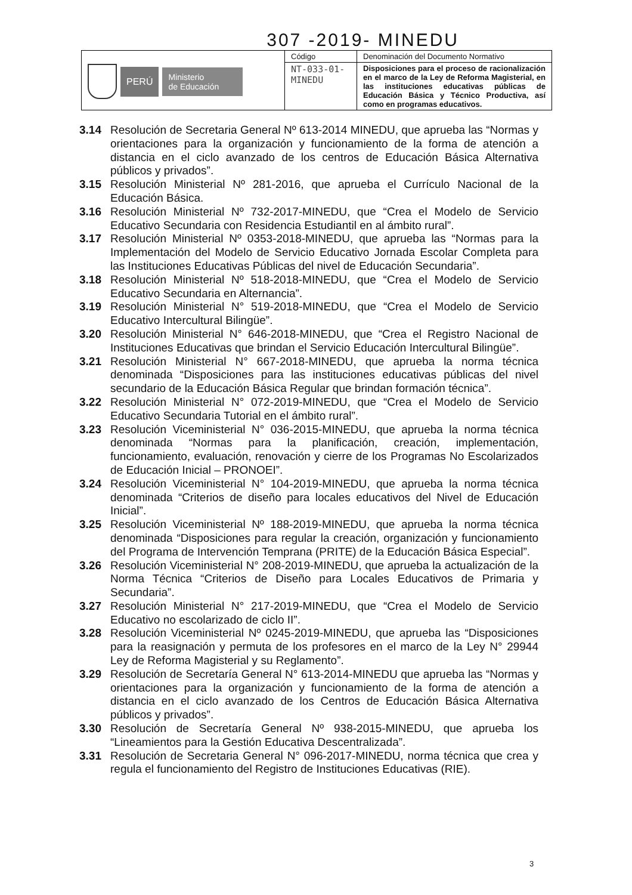307 -2019- MINEDU
| PERÚ Ministerio de Educación | Código | Denominación del Documento Normativo |
| | NT-033-01- MINEDU | Disposiciones para el proceso de racionalización en el marco de la Ley de Reforma Magisterial, en las instituciones educativas públicas de Educación Básica y Técnico Productiva, así como en programas educativos. |
3.14 Resolución de Secretaria General Nº 613-2014 MINEDU, que aprueba las “Normas y orientaciones para la organización y funcionamiento de la forma de atención a distancia en el ciclo avanzado de los centros de Educación Básica Alternativa públicos y privados”.
3.15 Resolución Ministerial Nº 281-2016, que aprueba el Currículo Nacional de la Educación Básica.
3.16 Resolución Ministerial Nº 732-2017-MINEDU, que “Crea el Modelo de Servicio Educativo Secundaria con Residencia Estudiantil en al ámbito rural”.
3.17 Resolución Ministerial Nº 0353-2018-MINEDU, que aprueba las “Normas para la Implementación del Modelo de Servicio Educativo Jornada Escolar Completa para las Instituciones Educativas Públicas del nivel de Educación Secundaria”.
3.18 Resolución Ministerial Nº 518-2018-MINEDU, que “Crea el Modelo de Servicio Educativo Secundaria en Alternancia”.
3.19 Resolución Ministerial N° 519-2018-MINEDU, que “Crea el Modelo de Servicio Educativo Intercultural Bilingüe”.
3.20 Resolución Ministerial N° 646-2018-MINEDU, que “Crea el Registro Nacional de Instituciones Educativas que brindan el Servicio Educación Intercultural Bilingüe”.
3.21 Resolución Ministerial N° 667-2018-MINEDU, que aprueba la norma técnica denominada “Disposiciones para las instituciones educativas públicas del nivel secundario de la Educación Básica Regular que brindan formación técnica”.
3.22 Resolución Ministerial N° 072-2019-MINEDU, que “Crea el Modelo de Servicio Educativo Secundaria Tutorial en el ámbito rural”.
3.23 Resolución Viceministerial N° 036-2015-MINEDU, que aprueba la norma técnica denominada “Normas para la planificación, creación, implementación, funcionamiento, evaluación, renovación y cierre de los Programas No Escolarizados de Educación Inicial – PRONOEI”.
3.24 Resolución Viceministerial N° 104-2019-MINEDU, que aprueba la norma técnica denominada “Criterios de diseño para locales educativos del Nivel de Educación Inicial”.
3.25 Resolución Viceministerial Nº 188-2019-MINEDU, que aprueba la norma técnica denominada “Disposiciones para regular la creación, organización y funcionamiento del Programa de Intervención Temprana (PRITE) de la Educación Básica Especial”.
3.26 Resolución Viceministerial N° 208-2019-MINEDU, que aprueba la actualización de la Norma Técnica “Criterios de Diseño para Locales Educativos de Primaria y Secundaria”.
3.27 Resolución Ministerial N° 217-2019-MINEDU, que “Crea el Modelo de Servicio Educativo no escolarizado de ciclo II”.
3.28 Resolución Viceministerial Nº 0245-2019-MINEDU, que aprueba las “Disposiciones para la reasignación y permuta de los profesores en el marco de la Ley N° 29944 Ley de Reforma Magisterial y su Reglamento”.
3.29 Resolución de Secretaría General N° 613-2014-MINEDU que aprueba las “Normas y orientaciones para la organización y funcionamiento de la forma de atención a distancia en el ciclo avanzado de los Centros de Educación Básica Alternativa públicos y privados”.
3.30 Resolución de Secretaría General Nº 938-2015-MINEDU, que aprueba los “Lineamientos para la Gestión Educativa Descentralizada”.
3.31 Resolución de Secretaria General N° 096-2017-MINEDU, norma técnica que crea y regula el funcionamiento del Registro de Instituciones Educativas (RIE).
3